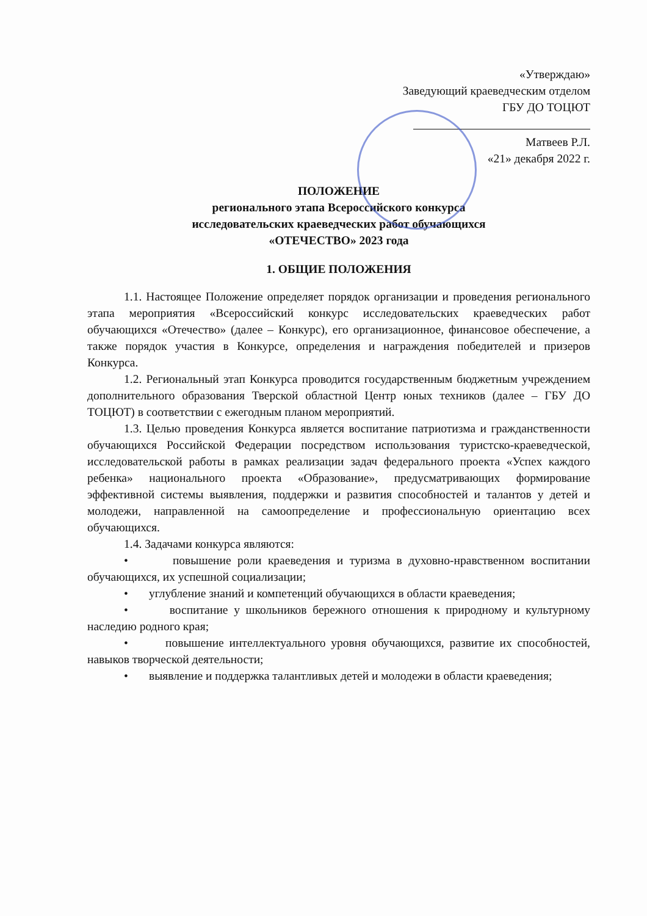«Утверждаю»
Заведующий краеведческим отделом
ГБУ ДО ТОЦЮТ
Матвеев Р.Л.
«21» декабря 2022 г.
ПОЛОЖЕНИЕ
регионального этапа Всероссийского конкурса
исследовательских краеведческих работ обучающихся
«ОТЕЧЕСТВО» 2023 года
1. ОБЩИЕ ПОЛОЖЕНИЯ
1.1. Настоящее Положение определяет порядок организации и проведения регионального этапа мероприятия «Всероссийский конкурс исследовательских краеведческих работ обучающихся «Отечество» (далее – Конкурс), его организационное, финансовое обеспечение, а также порядок участия в Конкурсе, определения и награждения победителей и призеров Конкурса.
1.2. Региональный этап Конкурса проводится государственным бюджетным учреждением дополнительного образования Тверской областной Центр юных техников (далее – ГБУ ДО ТОЦЮТ) в соответствии с ежегодным планом мероприятий.
1.3. Целью проведения Конкурса является воспитание патриотизма и гражданственности обучающихся Российской Федерации посредством использования туристско-краеведческой, исследовательской работы в рамках реализации задач федерального проекта «Успех каждого ребенка» национального проекта «Образование», предусматривающих формирование эффективной системы выявления, поддержки и развития способностей и талантов у детей и молодежи, направленной на самоопределение и профессиональную ориентацию всех обучающихся.
1.4. Задачами конкурса являются:
• повышение роли краеведения и туризма в духовно-нравственном воспитании обучающихся, их успешной социализации;
• углубление знаний и компетенций обучающихся в области краеведения;
• воспитание у школьников бережного отношения к природному и культурному наследию родного края;
• повышение интеллектуального уровня обучающихся, развитие их способностей, навыков творческой деятельности;
• выявление и поддержка талантливых детей и молодежи в области краеведения;